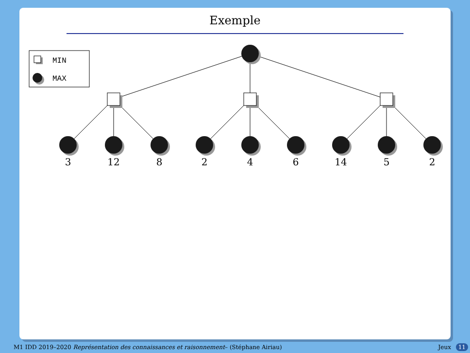Exemple
MIN
MAX
3
12
8
2
4
6
14
5
2
M1 IDD 2019–2020 Représentation des connaissances et raisonnement– (Stéphane Airiau) Jeux 11